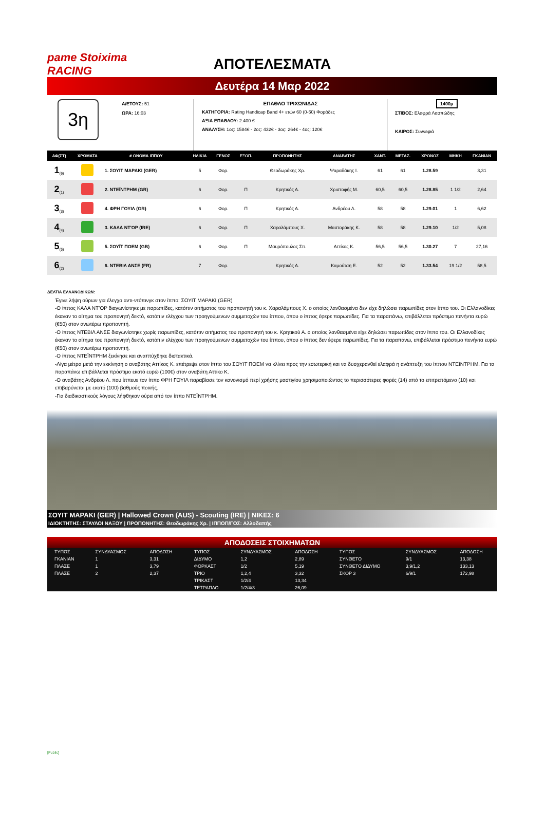pame Stoiximа RACING
ΑΠΟΤΕΛΕΣΜΑΤΑ
Δευτέρα 14 Μαρ 2022
3η
Α/ΕΤΟΥΣ: 51
ΩΡΑ: 16:03
ΕΠΑΘΛΟ ΤΡΙΧΩΝΙΔΑΣ
ΚΑΤΗΓΟΡΙΑ: Rating Handicap Band 4+ ετών 60 (0-60) Φοράδες
ΑΞΙΑ ΕΠΑΘΛΟΥ: 2.400 €
ΑΝΑΛΥΣΗ: 1ος: 1584€ - 2ος: 432€ - 3ος: 264€ - 4ος: 120€
1400μ
ΣΤΙΒΟΣ: Ελαφρά Λασπώδης
ΚΑΙΡΟΣ: Συννεφιά
| ΑΦ(ΣΤ) | ΧΡΩΜΑΤΑ | # ΟΝΟΜΑ ΙΠΠΟΥ | ΗΛΙΚΙΑ | ΓΕΝΟΣ | ΕΞΟΠ. | ΠΡΟΠΟΝΗΤΗΣ | ΑΝΑΒΑΤΗΣ | ΧΑΝΤ. | ΜΕΤΑΖ. | ΧΡΟΝΟΣ | ΜΗΚΗ | ΓΚΑΝΙΑΝ |
| --- | --- | --- | --- | --- | --- | --- | --- | --- | --- | --- | --- | --- |
| 1<sub>(6)</sub> | | 1. ΣΟΥΙΤ ΜΑΡΑΚΙ (GER) | 5 | Φορ. | | Θεοδωράκης Χρ. | Ψαραδάκης Ι. | 61 | 61 | 1.28.59 | | 3,31 |
| 2<sub>(1)</sub> | | 2. ΝΤΕΪΝΤΡΗΜ (GR) | 6 | Φορ. | Π | Κρητικός Α. | Χριστοφής Μ. | 60,5 | 60,5 | 1.28.85 | 1 1/2 | 2,64 |
| 3<sub>(3)</sub> | | 4. ΦΡΗ ΓΟΥΙΛ (GR) | 6 | Φορ. | Π | Κρητικός Α. | Ανδρέου Λ. | 58 | 58 | 1.29.01 | 1 | 6,62 |
| 4<sub>(4)</sub> | | 3. ΚΑΛΑ ΝΤ'ΟΡ (IRE) | 6 | Φορ. | Π | Χαραλάμπους Χ. | Μαστοράκης Κ. | 58 | 58 | 1.29.10 | 1/2 | 5,08 |
| 5<sub>(5)</sub> | | 5. ΣΟΥΪΤ ΠΟΕΜ (GB) | 6 | Φορ. | Π | Μαυρόπουλος Σπ. | Αττίκος Κ. | 56,5 | 56,5 | 1.30.27 | 7 | 27,16 |
| 6<sub>(2)</sub> | | 6. ΝΤΕΒΙΛ ΑΝΣΕ (FR) | 7 | Φορ. | | Κρητικός Α. | Καμούτση Ε. | 52 | 52 | 1.33.54 | 19 1/2 | 58,5 |
ΔΕΛΤΙΑ ΕΛΛΑΝΟΔΙΚΩΝ:
Έγινε λήψη ούρων για έλεγχο αντι-ντόπινγκ στον ίππο: ΣΟΥΙΤ ΜΑΡΑΚΙ (GER)
-Ο ίππος ΚΑΛΑ ΝΤ’ΟΡ διαγωνίστηκε με παρωπίδες, κατόπιν αιτήματος του προπονητή του κ. Χαραλάμπους Χ. ο οποίος λανθασμένα δεν είχε δηλώσει παρωπίδες στον ίππο του. Οι Ελλανοδίκες έκαναν το αίτημα του προπονητή δεκτό, κατόπιν ελέγχου των προηγούμενων συμμετοχών του ίππου, όπου ο ίππος έφερε παρωπίδες. Για τα παραπάνω, επιβάλλεται πρόστιμο πενήντα ευρώ (€50) στον ανωτέρω προπονητή.
-Ο ίππος ΝΤΕΒΙΛ ΑΝΣΕ διαγωνίστηκε χωρίς παρωπίδες, κατόπιν αιτήματος του προπονητή του κ. Κρητικού Α. ο οποίος λανθασμένα είχε δηλώσει παρωπίδες στον ίππο του. Οι Ελλανοδίκες έκαναν το αίτημα του προπονητή δεκτό, κατόπιν ελέγχου των προηγούμενων συμμετοχών του ίππου, όπου ο ίππος δεν έφερε παρωπίδες. Για τα παραπάνω, επιβάλλεται πρόστιμο πενήντα ευρώ (€50) στον ανωτέρω προπονητή.
-Ο ίππος ΝΤΕΪΝΤΡΗΜ ξεκίνησε και αναπτύχθηκε διστακτικά.
-Λίγα μέτρα μετά την εκκίνηση ο αναβάτης Αττίκος Κ. επέτρεψε στον ίππο του ΣΟΥΙΤ ΠΟΕΜ να κλίνει προς την εσωτερική και να δυσχερανθεί ελαφρά η ανάπτυξη του ίππου ΝΤΕΪΝΤΡΗΜ. Για τα παραπάνω επιβάλλεται πρόστιμο εκατό ευρώ (100€) στον αναβάτη Αττίκο Κ.
-Ο αναβάτης Ανδρέου Λ. που ίππευε τον ίππο ΦΡΗ ΓΟΥΙΛ παραβίασε τον κανονισμό περί χρήσης μαστιγίου χρησιμοποιώντας το περισσότερες φορές (14) από το επιτρεπόμενο (10) και επιβαρύνεται με εκατό (100) βαθμούς ποινής.
-Για διαδικαστικούς λόγους λήφθηκαν ούρα από τον ίππο ΝΤΕΪΝΤΡΗΜ.
ΣΟΥΙΤ ΜΑΡΑΚΙ (GER) | Hallowed Crown (AUS) - Scouting (IRE) | ΝΙΚΕΣ: 6
ΙΔΙΟΚΤΗΤΗΣ: ΣΤΑΥΛΟΙ ΝΑΞΟΥ | ΠΡΟΠΟΝΗΤΗΣ: Θεοδωράκης Χρ. | ΙΠΠΟΠ/ΓΟΣ: Αλλοδαπής
ΑΠΟΔΟΣΕΙΣ ΣΤΟΙΧΗΜΑΤΩΝ
| ΤΥΠΟΣ | ΣΥΝΔΥΑΣΜΟΣ | ΑΠΟΔΟΣΗ | ΤΥΠΟΣ | ΣΥΝΔΥΑΣΜΟΣ | ΑΠΟΔΟΣΗ | ΤΥΠΟΣ | ΣΥΝΔΥΑΣΜΟΣ | ΑΠΟΔΟΣΗ |
| ΓΚΑΝΙΑΝ | 1 | 3,31 | ΔΙΔΥΜΟ | 1,2 | 2,89 | ΣΥΝΘΕΤΟ | 9/1 | 13,38 |
| ΠΛΑΣΕ | 1 | 3,79 | ΦΟΡΚΑΣΤ | 1/2 | 5,19 | ΣΥΝΘΕΤΟ ΔΙΔΥΜΟ | 3,9/1,2 | 133,13 |
| ΠΛΑΣΕ | 2 | 2,37 | ΤΡΙΟ | 1,2,4 | 3,32 | ΣΚΟΡ 3 | 6/9/1 | 172,98 |
| | | | ΤΡΙΚΑΣΤ | 1/2/4 | 13,34 | | | |
| | | | ΤΕΤΡΑΠΛΟ | 1/2/4/3 | 26,09 | | | |
[Public]